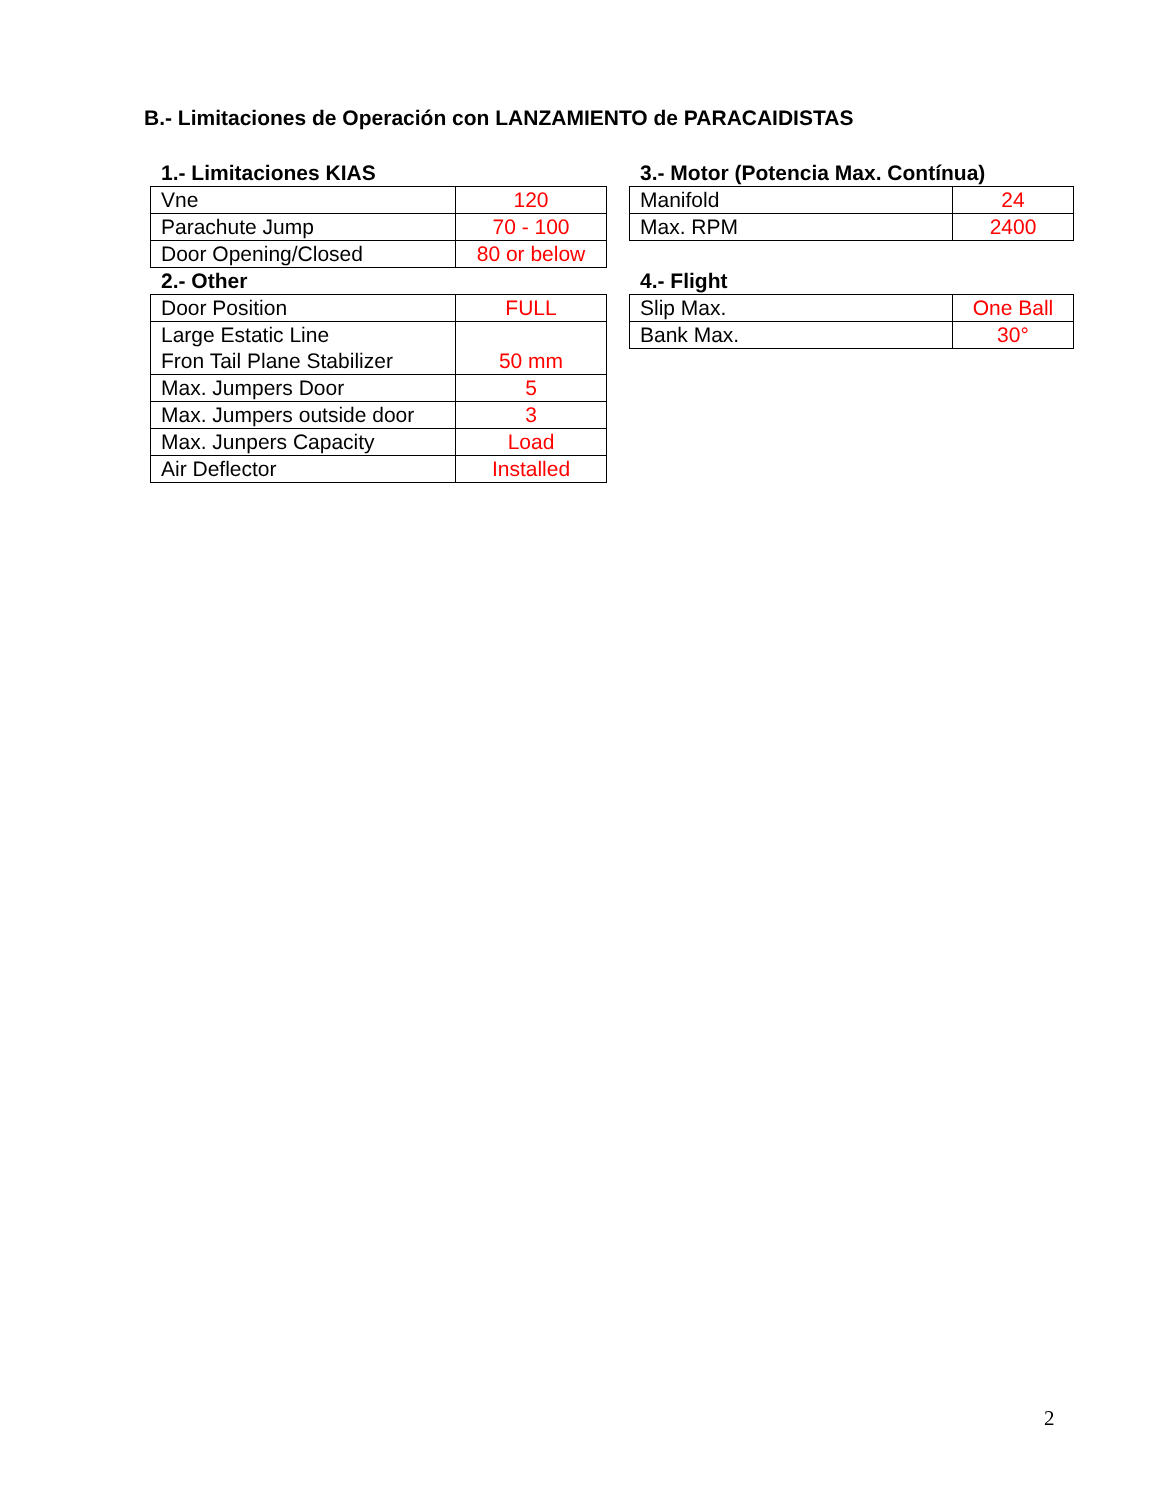B.- Limitaciones de Operación con LANZAMIENTO de PARACAIDISTAS
1.- Limitaciones KIAS
| Vne | 120 |
| Parachute Jump | 70 - 100 |
| Door Opening/Closed | 80 or below |
2.- Other
| Door Position | FULL |
| Large Estatic Line Fron Tail Plane Stabilizer | 50 mm |
| Max. Jumpers Door | 5 |
| Max. Jumpers outside door | 3 |
| Max. Junpers Capacity | Load |
| Air Deflector | Installed |
3.- Motor (Potencia Max. Contínua)
| Manifold | 24 |
| Max. RPM | 2400 |
4.- Flight
| Slip Max. | One Ball |
| Bank Max. | 30° |
2